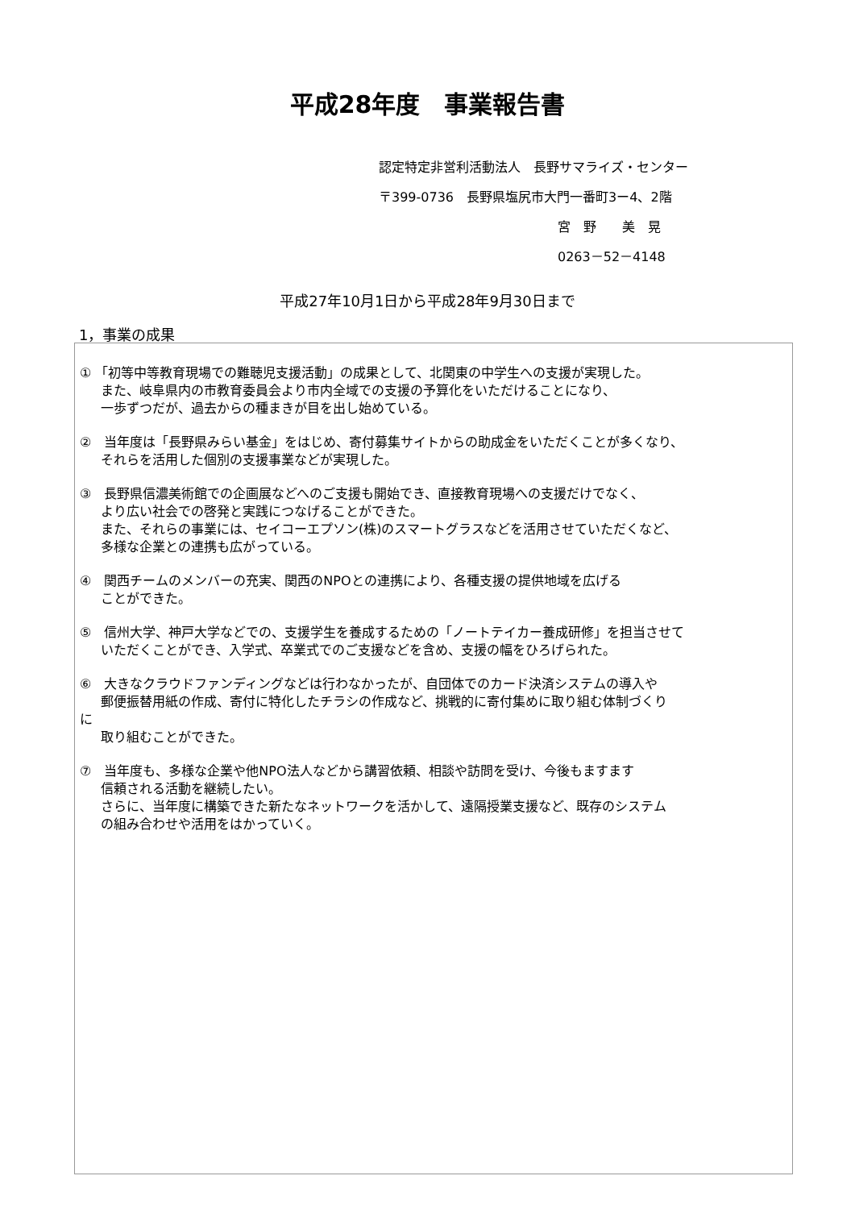平成28年度　事業報告書
認定特定非営利活動法人　長野サマライズ・センター
〒399-0736　長野県塩尻市大門一番町3ー4、2階
宮　野　　美　晃
0263－52－4148
平成27年10月1日から平成28年9月30日まで
1，事業の成果
① 「初等中等教育現場での難聴児支援活動」の成果として、北関東の中学生への支援が実現した。
また、岐阜県内の市教育委員会より市内全域での支援の予算化をいただけることになり、
一歩ずつだが、過去からの種まきが目を出し始めている。
②　当年度は「長野県みらい基金」をはじめ、寄付募集サイトからの助成金をいただくことが多くなり、
それらを活用した個別の支援事業などが実現した。
③　長野県信濃美術館での企画展などへのご支援も開始でき、直接教育現場への支援だけでなく、
より広い社会での啓発と実践につなげることができた。
また、それらの事業には、セイコーエプソン(株)のスマートグラスなどを活用させていただくなど、
多様な企業との連携も広がっている。
④　関西チームのメンバーの充実、関西のNPOとの連携により、各種支援の提供地域を広げる
ことができた。
⑤　信州大学、神戸大学などでの、支援学生を養成するための「ノートテイカー養成研修」を担当させて
いただくことができ、入学式、卒業式でのご支援などを含め、支援の幅をひろげられた。
⑥　大きなクラウドファンディングなどは行わなかったが、自団体でのカード決済システムの導入や
郵便振替用紙の作成、寄付に特化したチラシの作成など、挑戦的に寄付集めに取り組む体制づくり
に
取り組むことができた。
⑦　当年度も、多様な企業や他NPO法人などから講習依頼、相談や訪問を受け、今後もますます
信頼される活動を継続したい。
さらに、当年度に構築できた新たなネットワークを活かして、遠隔授業支援など、既存のシステム
の組み合わせや活用をはかっていく。